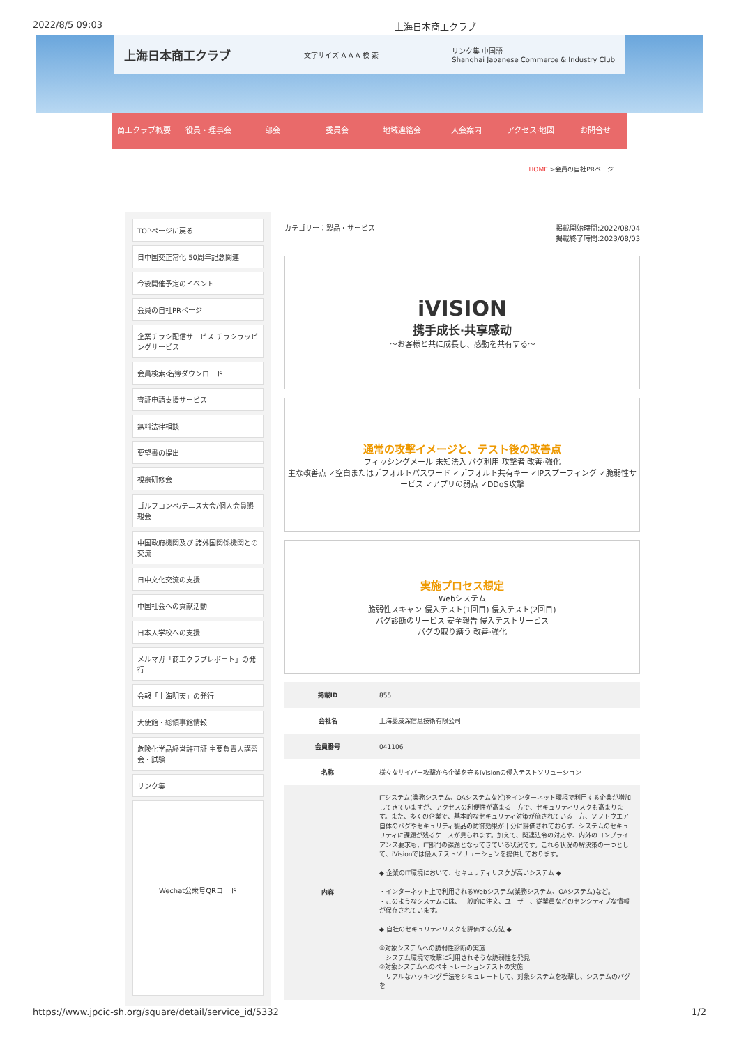2022/8/5 09:03 上海日本商工クラブ
上海日本商工クラブ 文字サイズ A A A 検 索 リンク集 中国語
Shanghai Japanese Commerce & Industry Club
商工クラブ概要 役員・理事会 部会 委員会 地域連絡会 入会案内 アクセス·地図 お問合せ
HOME >会員の自社PRページ
TOPページに戻る
日中国交正常化 50周年記念関連
今後開催予定のイベント
会員の自社PRページ
企業チラシ配信サービス チラシラッピングサービス
会員検索·名簿ダウンロード
査証申請支援サービス
無料法律相談
要望書の提出
視察研修会
ゴルフコンペ/テニス大会/個人会員懇親会
中国政府機関及び 諸外国関係機関との交流
日中文化交流の支援
中国社会への貢献活動
日本人学校への支援
メルマガ「商工クラブレポート」の発行
会報「上海明天」の発行
大使館・総領事館情報
危険化学品経営許可証 主要負責人講習会・試験
リンク集
Wechat公衆号QRコード
カテゴリー：製品・サービス 掲載開始時間:2022/08/04
掲載終了時間:2023/08/03
iVISION
携手成长·共享感动
～お客様と共に成長し、感動を共有する～
通常の攻撃イメージと、テスト後の改善点
フィッシングメール 未知法入 バグ利用 攻撃者 改善·強化
主な改善点 ✓空白またはデフォルトパスワード ✓デフォルト共有キー ✓IPスプーフィング ✓脆弱性サービス ✓アプリの弱点 ✓DDoS攻撃
実施プロセス想定
Webシステム
脆弱性スキャン 侵入テスト(1回目) 侵入テスト(2回目)
バグ診断のサービス 安全報告 侵入テストサービス
バグの取り繕う 改善·強化
| 掲載ID | 855 |
| 会社名 | 上海菱威深信息技術有限公司 |
| 会員番号 | 041106 |
| 名称 | 様々なサイバー攻撃から企業を守るiVisionの侵入テストソリューション |
| 内容 | ITシステム(業務システム、OAシステムなど)をインターネット環境で利用する企業が増加してきていますが、アクセスの利便性が高まる一方で、セキュリティリスクも高まります。また、多くの企業で、基本的なセキュリティ対策が施されている一方、ソフトウエア自体のバグやセキュリティ製品の防御効果が十分に評価されておらず、システムのセキュリティに課題が残るケースが見られます。加えて、関連法令の対応や、内外のコンプライアンス要求も、IT部門の課題となってきている状況です。これら状況の解決策の一つとして、iVisionでは侵入テストソリューションを提供しております。 ◆ 企業のIT環境において、セキュリティリスクが高いシステム ◆ ・インターネット上で利用されるWebシステム(業務システム、OAシステム)など。 ・このようなシステムには、一般的に注文、ユーザー、従業員などのセンシティブな情報が保存されています。 ◆ 自社のセキュリティリスクを評価する方法 ◆ ①対象システムへの脆弱性診断の実施 システム環境で攻撃に利用されそうな脆弱性を発見 ②対象システムへのペネトレーションテストの実施 リアルなハッキング手法をシミュレートして、対象システムを攻撃し、システムのバグを |
https://www.jpcic-sh.org/square/detail/service_id/5332 1/2